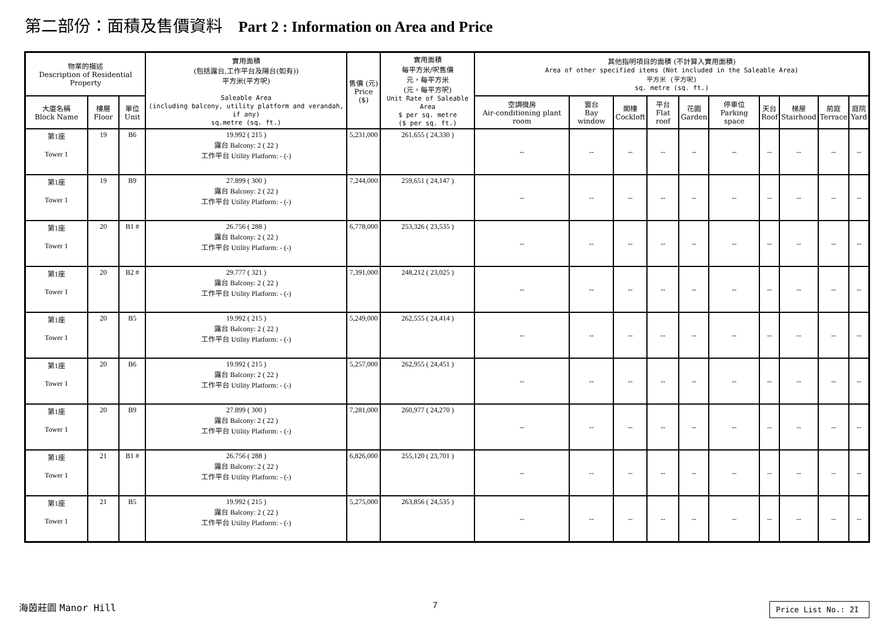第二部份：面積及售價資料 Part 2 : Information on Area and Price
| 物業的描述 Description of Residential Property | | | 實用面積 (包括露台,工作平台及陽台(如有)) 平方米(平方呎) Saleable Area (including balcony, utility platform and verandah, if any) sq.metre (sq. ft.) | 售價 (元) Price ($) | 實用面積 每平方米/呎售價 元，每平方米 (元，每平方呎) Unit Rate of Saleable Area $ per sq. metre ($ per sq. ft.) | 其他指明項目的面積 (不計算入實用面積) Area of other specified items (Not included in the Saleable Area) 平方米 (平方呎) sq. metre (sq. ft.) | | | | | | | | | |
| --- | --- | --- | --- | --- | --- | --- | --- | --- | --- | --- | --- | --- | --- | --- | --- |
| 大廈名稱 Block Name | 樓層 Floor | 單位 Unit | | | | 空調機房 Air-conditioning plant room | 窗台 Bay window | 閣樓 Cockloft | 平台 Flat roof | 花園 Garden | 停車位 Parking space | 天台 Roof | 梯屋 Stairhood | 前庭 Terrace | 庭院 Yard |
| 第1座 Tower 1 | 19 | B6 | 19.992 ( 215 ) 露台 Balcony: 2 ( 22 ) 工作平台 Utility Platform: - (-) | 5,231,000 | 261,655 ( 24,330 ) | -- | -- | -- | -- | -- | -- | -- | -- | -- | -- |
| 第1座 Tower 1 | 19 | B9 | 27.899 ( 300 ) 露台 Balcony: 2 ( 22 ) 工作平台 Utility Platform: - (-) | 7,244,000 | 259,651 ( 24,147 ) | -- | -- | -- | -- | -- | -- | -- | -- | -- | -- |
| 第1座 Tower 1 | 20 | B1 # | 26.756 ( 288 ) 露台 Balcony: 2 ( 22 ) 工作平台 Utility Platform: - (-) | 6,778,000 | 253,326 ( 23,535 ) | -- | -- | -- | -- | -- | -- | -- | -- | -- | -- |
| 第1座 Tower 1 | 20 | B2 # | 29.777 ( 321 ) 露台 Balcony: 2 ( 22 ) 工作平台 Utility Platform: - (-) | 7,391,000 | 248,212 ( 23,025 ) | -- | -- | -- | -- | -- | -- | -- | -- | -- | -- |
| 第1座 Tower 1 | 20 | B5 | 19.992 ( 215 ) 露台 Balcony: 2 ( 22 ) 工作平台 Utility Platform: - (-) | 5,249,000 | 262,555 ( 24,414 ) | -- | -- | -- | -- | -- | -- | -- | -- | -- | -- |
| 第1座 Tower 1 | 20 | B6 | 19.992 ( 215 ) 露台 Balcony: 2 ( 22 ) 工作平台 Utility Platform: - (-) | 5,257,000 | 262,955 ( 24,451 ) | -- | -- | -- | -- | -- | -- | -- | -- | -- | -- |
| 第1座 Tower 1 | 20 | B9 | 27.899 ( 300 ) 露台 Balcony: 2 ( 22 ) 工作平台 Utility Platform: - (-) | 7,281,000 | 260,977 ( 24,270 ) | -- | -- | -- | -- | -- | -- | -- | -- | -- | -- |
| 第1座 Tower 1 | 21 | B1 # | 26.756 ( 288 ) 露台 Balcony: 2 ( 22 ) 工作平台 Utility Platform: - (-) | 6,826,000 | 255,120 ( 23,701 ) | -- | -- | -- | -- | -- | -- | -- | -- | -- | -- |
| 第1座 Tower 1 | 21 | B5 | 19.992 ( 215 ) 露台 Balcony: 2 ( 22 ) 工作平台 Utility Platform: - (-) | 5,275,000 | 263,856 ( 24,535 ) | -- | -- | -- | -- | -- | -- | -- | -- | -- | -- |
海茵莊園 Manor Hill 7 Price List No.: 2I